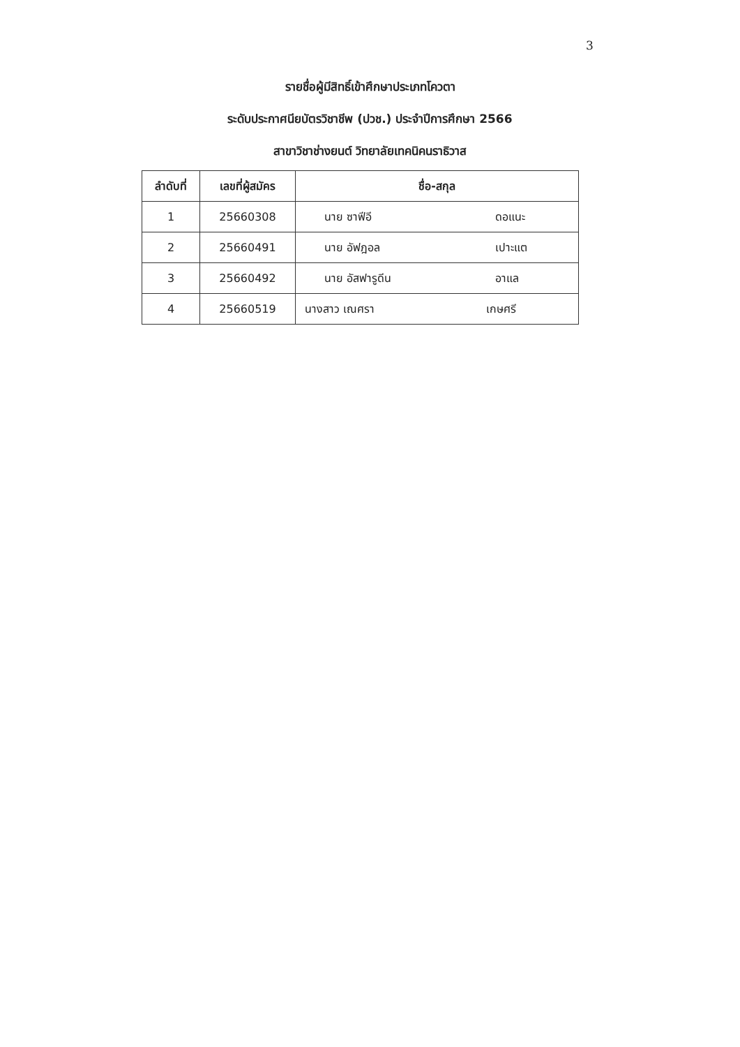3
รายชื่อผู้มีสิทธิ์เข้าศึกษาประเภทโควตา
ระดับประกาศนียบัตรวิชาชีพ (ปวช.) ประจำปีการศึกษา 2566
สาขาวิชาช่างยนต์ วิทยาลัยเทคนิคนราธิวาส
| ลำดับที่ | เลขที่ผู้สมัคร | ชื่อ-สกุล |
| --- | --- | --- |
| 1 | 25660308 | นาย ซาฟีอี ดอแนะ |
| 2 | 25660491 | นาย อัฟฎอล เปาะแต |
| 3 | 25660492 | นาย อัสฟารูดีน อาแล |
| 4 | 25660519 | นางสาว เณศรา เกษศรี |